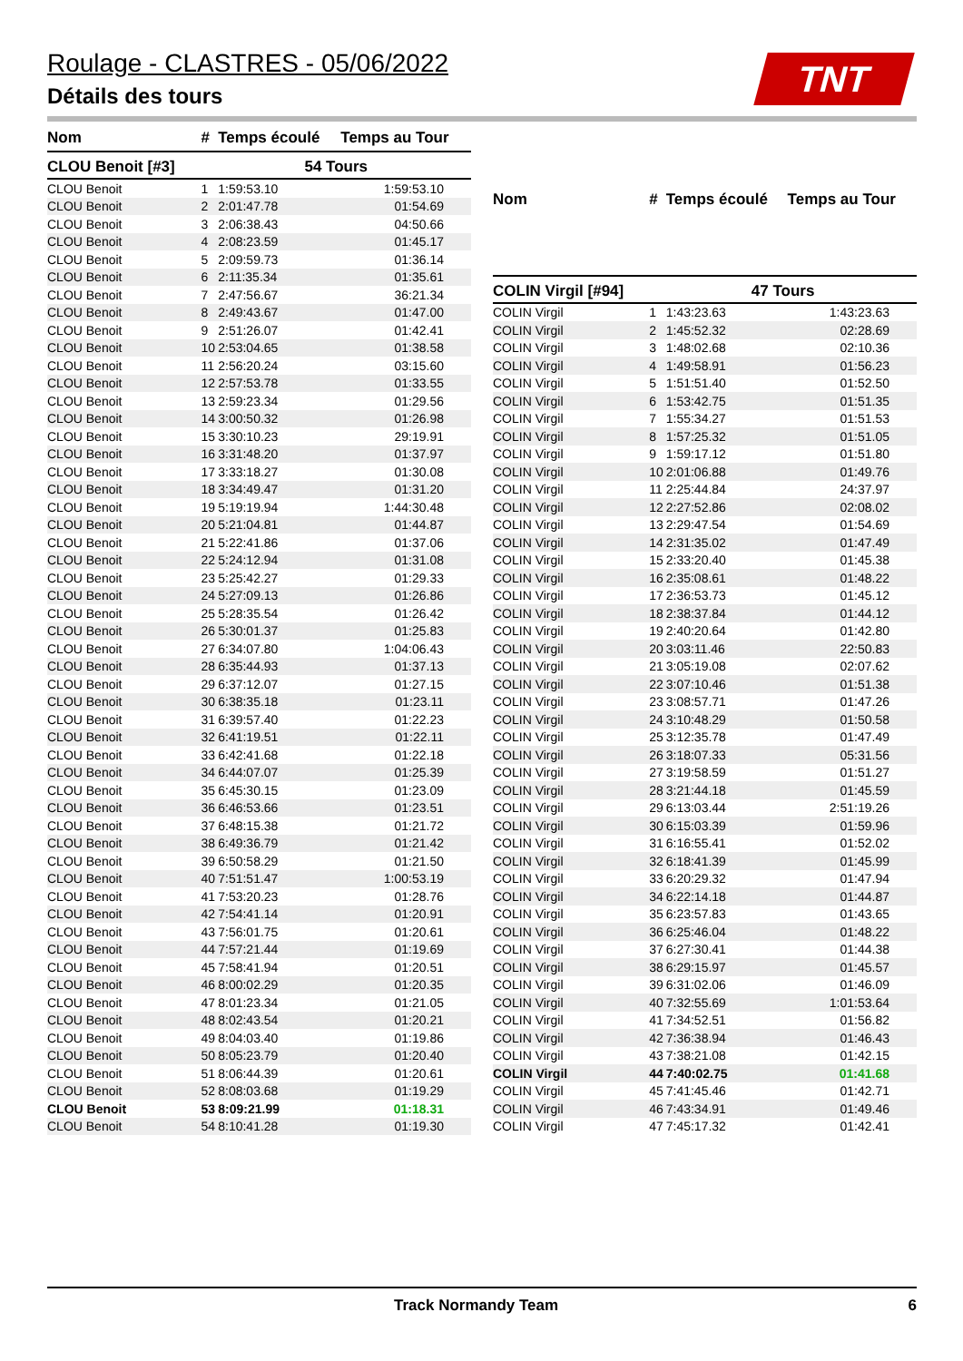Roulage - CLASTRES - 05/06/2022
Détails des tours
TNT
| Nom | # | Temps écoulé | Temps au Tour |
| --- | --- | --- | --- |
| CLOU Benoit [#3] | 54 Tours | | |
| CLOU Benoit | 1 | 1:59:53.10 | 1:59:53.10 |
| CLOU Benoit | 2 | 2:01:47.78 | 01:54.69 |
| CLOU Benoit | 3 | 2:06:38.43 | 04:50.66 |
| CLOU Benoit | 4 | 2:08:23.59 | 01:45.17 |
| CLOU Benoit | 5 | 2:09:59.73 | 01:36.14 |
| CLOU Benoit | 6 | 2:11:35.34 | 01:35.61 |
| CLOU Benoit | 7 | 2:47:56.67 | 36:21.34 |
| CLOU Benoit | 8 | 2:49:43.67 | 01:47.00 |
| CLOU Benoit | 9 | 2:51:26.07 | 01:42.41 |
| CLOU Benoit | 10 | 2:53:04.65 | 01:38.58 |
| CLOU Benoit | 11 | 2:56:20.24 | 03:15.60 |
| CLOU Benoit | 12 | 2:57:53.78 | 01:33.55 |
| CLOU Benoit | 13 | 2:59:23.34 | 01:29.56 |
| CLOU Benoit | 14 | 3:00:50.32 | 01:26.98 |
| CLOU Benoit | 15 | 3:30:10.23 | 29:19.91 |
| CLOU Benoit | 16 | 3:31:48.20 | 01:37.97 |
| CLOU Benoit | 17 | 3:33:18.27 | 01:30.08 |
| CLOU Benoit | 18 | 3:34:49.47 | 01:31.20 |
| CLOU Benoit | 19 | 5:19:19.94 | 1:44:30.48 |
| CLOU Benoit | 20 | 5:21:04.81 | 01:44.87 |
| CLOU Benoit | 21 | 5:22:41.86 | 01:37.06 |
| CLOU Benoit | 22 | 5:24:12.94 | 01:31.08 |
| CLOU Benoit | 23 | 5:25:42.27 | 01:29.33 |
| CLOU Benoit | 24 | 5:27:09.13 | 01:26.86 |
| CLOU Benoit | 25 | 5:28:35.54 | 01:26.42 |
| CLOU Benoit | 26 | 5:30:01.37 | 01:25.83 |
| CLOU Benoit | 27 | 6:34:07.80 | 1:04:06.43 |
| CLOU Benoit | 28 | 6:35:44.93 | 01:37.13 |
| CLOU Benoit | 29 | 6:37:12.07 | 01:27.15 |
| CLOU Benoit | 30 | 6:38:35.18 | 01:23.11 |
| CLOU Benoit | 31 | 6:39:57.40 | 01:22.23 |
| CLOU Benoit | 32 | 6:41:19.51 | 01:22.11 |
| CLOU Benoit | 33 | 6:42:41.68 | 01:22.18 |
| CLOU Benoit | 34 | 6:44:07.07 | 01:25.39 |
| CLOU Benoit | 35 | 6:45:30.15 | 01:23.09 |
| CLOU Benoit | 36 | 6:46:53.66 | 01:23.51 |
| CLOU Benoit | 37 | 6:48:15.38 | 01:21.72 |
| CLOU Benoit | 38 | 6:49:36.79 | 01:21.42 |
| CLOU Benoit | 39 | 6:50:58.29 | 01:21.50 |
| CLOU Benoit | 40 | 7:51:51.47 | 1:00:53.19 |
| CLOU Benoit | 41 | 7:53:20.23 | 01:28.76 |
| CLOU Benoit | 42 | 7:54:41.14 | 01:20.91 |
| CLOU Benoit | 43 | 7:56:01.75 | 01:20.61 |
| CLOU Benoit | 44 | 7:57:21.44 | 01:19.69 |
| CLOU Benoit | 45 | 7:58:41.94 | 01:20.51 |
| CLOU Benoit | 46 | 8:00:02.29 | 01:20.35 |
| CLOU Benoit | 47 | 8:01:23.34 | 01:21.05 |
| CLOU Benoit | 48 | 8:02:43.54 | 01:20.21 |
| CLOU Benoit | 49 | 8:04:03.40 | 01:19.86 |
| CLOU Benoit | 50 | 8:05:23.79 | 01:20.40 |
| CLOU Benoit | 51 | 8:06:44.39 | 01:20.61 |
| CLOU Benoit | 52 | 8:08:03.68 | 01:19.29 |
| CLOU Benoit | 53 | 8:09:21.99 | 01:18.31 |
| CLOU Benoit | 54 | 8:10:41.28 | 01:19.30 |
| Nom | # | Temps écoulé | Temps au Tour |
| --- | --- | --- | --- |
| COLIN Virgil [#94] | 47 Tours | | |
| COLIN Virgil | 1 | 1:43:23.63 | 1:43:23.63 |
| COLIN Virgil | 2 | 1:45:52.32 | 02:28.69 |
| COLIN Virgil | 3 | 1:48:02.68 | 02:10.36 |
| COLIN Virgil | 4 | 1:49:58.91 | 01:56.23 |
| COLIN Virgil | 5 | 1:51:51.40 | 01:52.50 |
| COLIN Virgil | 6 | 1:53:42.75 | 01:51.35 |
| COLIN Virgil | 7 | 1:55:34.27 | 01:51.53 |
| COLIN Virgil | 8 | 1:57:25.32 | 01:51.05 |
| COLIN Virgil | 9 | 1:59:17.12 | 01:51.80 |
| COLIN Virgil | 10 | 2:01:06.88 | 01:49.76 |
| COLIN Virgil | 11 | 2:25:44.84 | 24:37.97 |
| COLIN Virgil | 12 | 2:27:52.86 | 02:08.02 |
| COLIN Virgil | 13 | 2:29:47.54 | 01:54.69 |
| COLIN Virgil | 14 | 2:31:35.02 | 01:47.49 |
| COLIN Virgil | 15 | 2:33:20.40 | 01:45.38 |
| COLIN Virgil | 16 | 2:35:08.61 | 01:48.22 |
| COLIN Virgil | 17 | 2:36:53.73 | 01:45.12 |
| COLIN Virgil | 18 | 2:38:37.84 | 01:44.12 |
| COLIN Virgil | 19 | 2:40:20.64 | 01:42.80 |
| COLIN Virgil | 20 | 3:03:11.46 | 22:50.83 |
| COLIN Virgil | 21 | 3:05:19.08 | 02:07.62 |
| COLIN Virgil | 22 | 3:07:10.46 | 01:51.38 |
| COLIN Virgil | 23 | 3:08:57.71 | 01:47.26 |
| COLIN Virgil | 24 | 3:10:48.29 | 01:50.58 |
| COLIN Virgil | 25 | 3:12:35.78 | 01:47.49 |
| COLIN Virgil | 26 | 3:18:07.33 | 05:31.56 |
| COLIN Virgil | 27 | 3:19:58.59 | 01:51.27 |
| COLIN Virgil | 28 | 3:21:44.18 | 01:45.59 |
| COLIN Virgil | 29 | 6:13:03.44 | 2:51:19.26 |
| COLIN Virgil | 30 | 6:15:03.39 | 01:59.96 |
| COLIN Virgil | 31 | 6:16:55.41 | 01:52.02 |
| COLIN Virgil | 32 | 6:18:41.39 | 01:45.99 |
| COLIN Virgil | 33 | 6:20:29.32 | 01:47.94 |
| COLIN Virgil | 34 | 6:22:14.18 | 01:44.87 |
| COLIN Virgil | 35 | 6:23:57.83 | 01:43.65 |
| COLIN Virgil | 36 | 6:25:46.04 | 01:48.22 |
| COLIN Virgil | 37 | 6:27:30.41 | 01:44.38 |
| COLIN Virgil | 38 | 6:29:15.97 | 01:45.57 |
| COLIN Virgil | 39 | 6:31:02.06 | 01:46.09 |
| COLIN Virgil | 40 | 7:32:55.69 | 1:01:53.64 |
| COLIN Virgil | 41 | 7:34:52.51 | 01:56.82 |
| COLIN Virgil | 42 | 7:36:38.94 | 01:46.43 |
| COLIN Virgil | 43 | 7:38:21.08 | 01:42.15 |
| COLIN Virgil | 44 | 7:40:02.75 | 01:41.68 |
| COLIN Virgil | 45 | 7:41:45.46 | 01:42.71 |
| COLIN Virgil | 46 | 7:43:34.91 | 01:49.46 |
| COLIN Virgil | 47 | 7:45:17.32 | 01:42.41 |
Track Normandy Team 6